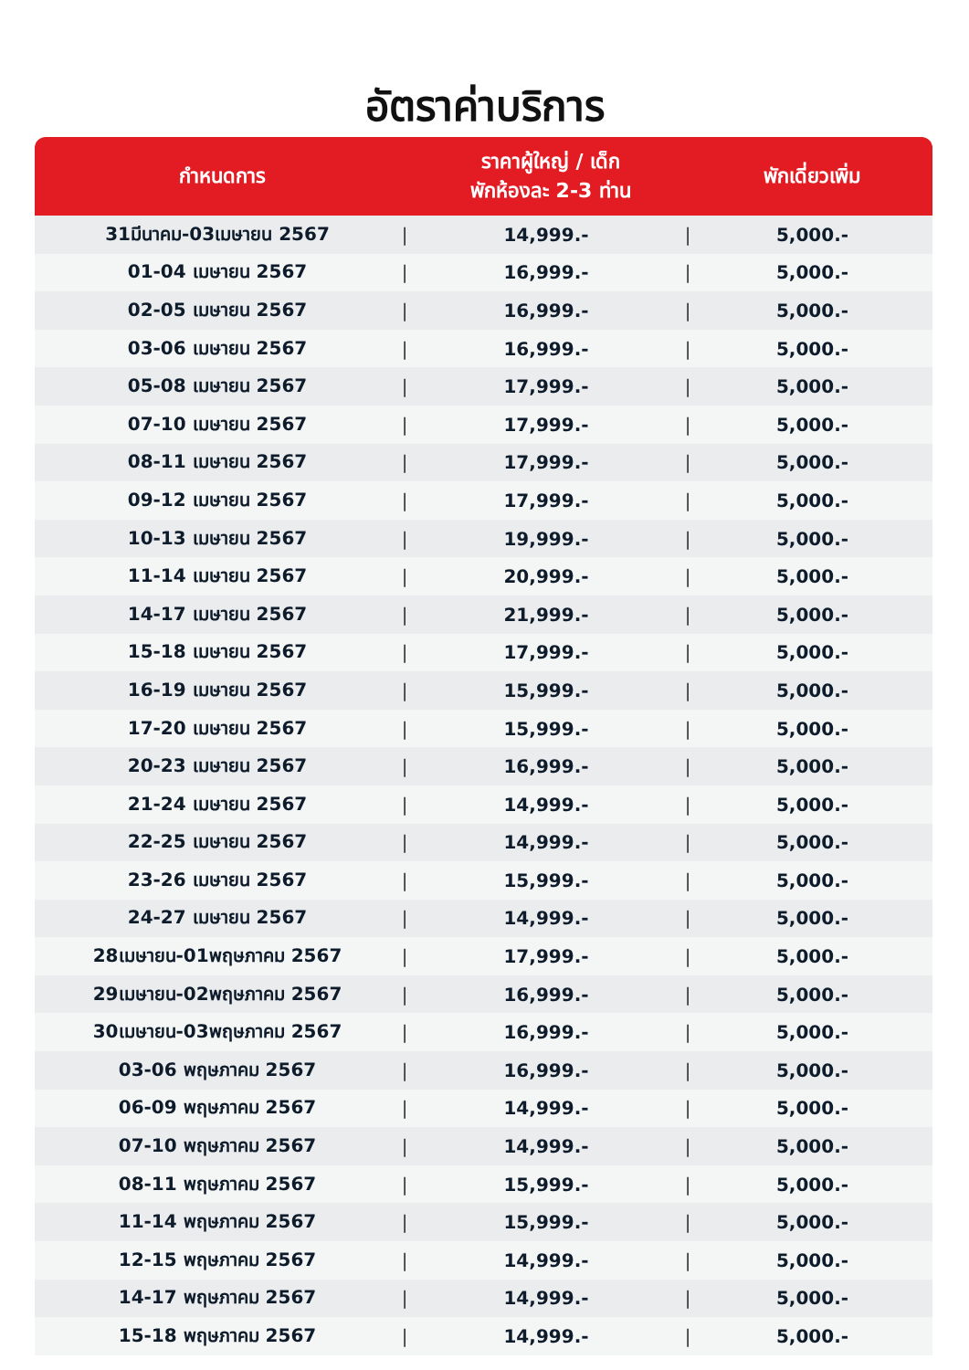อัตราค่าบริการ
| กำหนดการ | | ราคาผู้ใหญ่ / เด็ก พักห้องละ 2-3 ท่าน | | พักเดี่ยวเพิ่ม |
| --- | --- | --- | --- | --- |
| 31มีนาคม-03เมษายน 2567 | / | 14,999.- | / | 5,000.- |
| 01-04 เมษายน 2567 | / | 16,999.- | / | 5,000.- |
| 02-05 เมษายน 2567 | / | 16,999.- | / | 5,000.- |
| 03-06 เมษายน 2567 | / | 16,999.- | / | 5,000.- |
| 05-08 เมษายน 2567 | / | 17,999.- | / | 5,000.- |
| 07-10 เมษายน 2567 | / | 17,999.- | / | 5,000.- |
| 08-11 เมษายน 2567 | / | 17,999.- | / | 5,000.- |
| 09-12 เมษายน 2567 | / | 17,999.- | / | 5,000.- |
| 10-13 เมษายน 2567 | / | 19,999.- | / | 5,000.- |
| 11-14 เมษายน 2567 | / | 20,999.- | / | 5,000.- |
| 14-17 เมษายน 2567 | / | 21,999.- | / | 5,000.- |
| 15-18 เมษายน 2567 | / | 17,999.- | / | 5,000.- |
| 16-19 เมษายน 2567 | / | 15,999.- | / | 5,000.- |
| 17-20 เมษายน 2567 | / | 15,999.- | / | 5,000.- |
| 20-23 เมษายน 2567 | / | 16,999.- | / | 5,000.- |
| 21-24 เมษายน 2567 | / | 14,999.- | / | 5,000.- |
| 22-25 เมษายน 2567 | / | 14,999.- | / | 5,000.- |
| 23-26 เมษายน 2567 | / | 15,999.- | / | 5,000.- |
| 24-27 เมษายน 2567 | / | 14,999.- | / | 5,000.- |
| 28เมษายน-01พฤษภาคม 2567 | / | 17,999.- | / | 5,000.- |
| 29เมษายน-02พฤษภาคม 2567 | / | 16,999.- | / | 5,000.- |
| 30เมษายน-03พฤษภาคม 2567 | / | 16,999.- | / | 5,000.- |
| 03-06 พฤษภาคม 2567 | / | 16,999.- | / | 5,000.- |
| 06-09 พฤษภาคม 2567 | / | 14,999.- | / | 5,000.- |
| 07-10 พฤษภาคม 2567 | / | 14,999.- | / | 5,000.- |
| 08-11 พฤษภาคม 2567 | / | 15,999.- | / | 5,000.- |
| 11-14 พฤษภาคม 2567 | / | 15,999.- | / | 5,000.- |
| 12-15 พฤษภาคม 2567 | / | 14,999.- | / | 5,000.- |
| 14-17 พฤษภาคม 2567 | / | 14,999.- | / | 5,000.- |
| 15-18 พฤษภาคม 2567 | / | 14,999.- | / | 5,000.- |